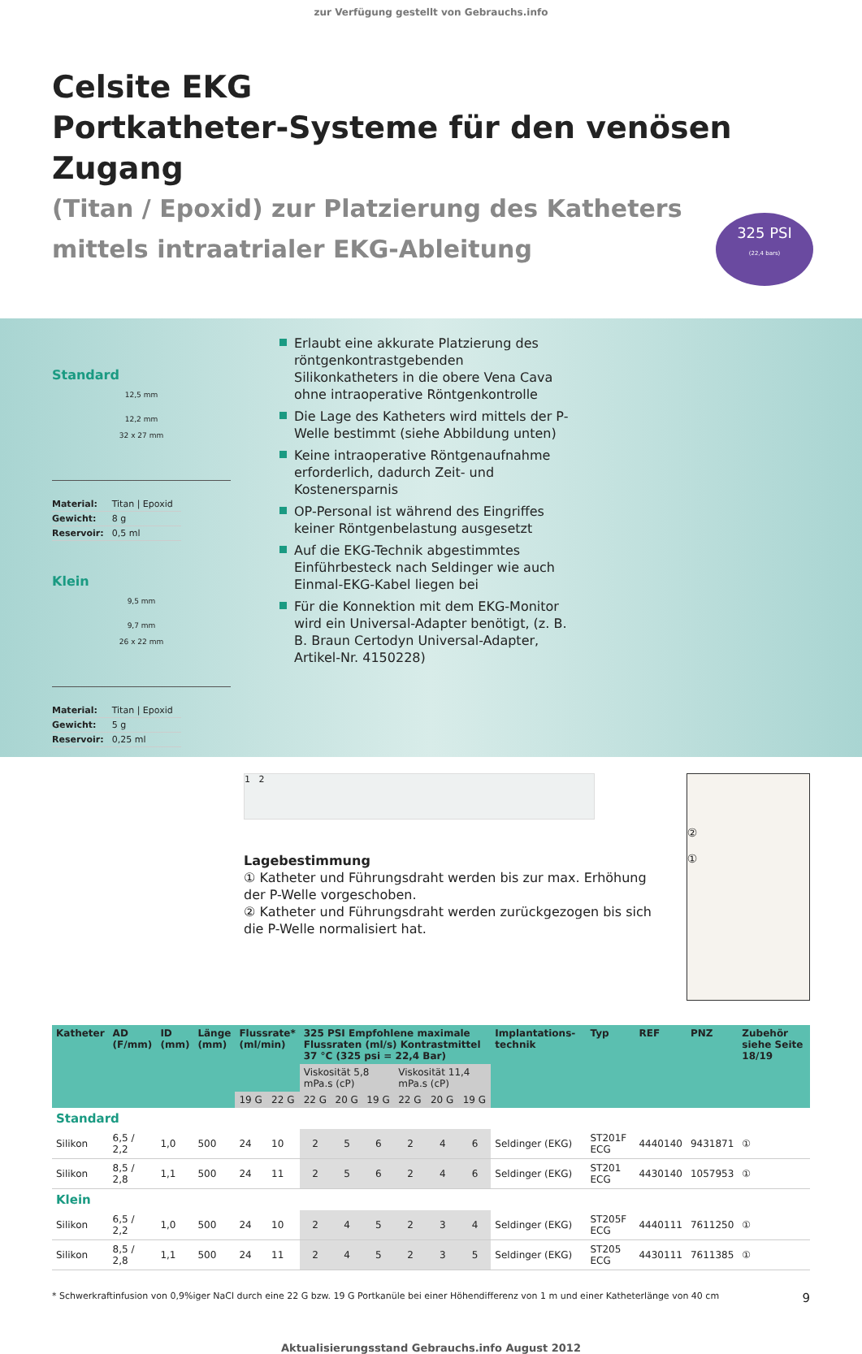zur Verfügung gestellt von Gebrauchs.info
Celsite EKG
Portkatheter-Systeme für den venösen Zugang
(Titan / Epoxid) zur Platzierung des Katheters
mittels intraatrialer EKG-Ableitung
325 PSI
(22,4 bars)
Standard
12,5 mm
12,2 mm
32 x 27 mm
| Material: | Titan / Epoxid |
| Gewicht: | 8 g |
| Reservoir: | 0,5 ml |
Klein
9,5 mm
9,7 mm
26 x 22 mm
| Material: | Titan / Epoxid |
| Gewicht: | 5 g |
| Reservoir: | 0,25 ml |
Erlaubt eine akkurate Platzierung des röntgen­kontrastgebenden Silikonkatheters in die obere Vena Cava ohne intraoperative Röntgenkontrolle
Die Lage des Katheters wird mittels der P-Welle bestimmt (siehe Abbildung unten)
Keine intraoperative Röntgenaufnahme erforderlich, dadurch Zeit- und Kostenersparnis
OP-Personal ist während des Eingriffes keiner Röntgenbelastung ausgesetzt
Auf die EKG-Technik abgestimmtes Einführ­besteck nach Seldinger wie auch Einmal-EKG-Kabel liegen bei
Für die Konnektion mit dem EKG-Monitor wird ein Universal-Adapter benötigt, (z. B. B. Braun Certodyn Universal-Adapter, Artikel-Nr. 4150228)
1 2
Lagebestimmung
① Katheter und Führungsdraht werden bis zur max. Erhöhung der P-Welle vorgeschoben.
② Katheter und Führungsdraht werden zurück­gezogen bis sich die P-Welle normalisiert hat.
②
①
| Katheter | AD (F/mm) | ID (mm) | Länge (mm) | Flussrate* (ml/min) | | 325 PSI Empfohlene maximale Flussraten (ml/s) Kontrastmittel 37 °C (325 psi = 22,4 Bar) | | | | | | Implantations­technik | Typ | REF | PNZ | Zubehör siehe Seite 18/19 |
| --- | --- | --- | --- | --- | --- | --- | --- | --- | --- | --- | --- | --- | --- | --- | --- | --- |
| | | | | | | Viskosität 5,8 mPa.s (cP) | | | Viskosität 11,4 mPa.s (cP) | | | | | | | |
| | | | | 19 G | 22 G | 22 G | 20 G | 19 G | 22 G | 20 G | 19 G | | | | | |
| Standard | | | | | | | | | | | | | | | | |
| Silikon | 6,5 / 2,2 | 1,0 | 500 | 24 | 10 | 2 | 5 | 6 | 2 | 4 | 6 | Seldinger (EKG) | ST201F ECG | 4440140 | 9431871 | ① |
| Silikon | 8,5 / 2,8 | 1,1 | 500 | 24 | 11 | 2 | 5 | 6 | 2 | 4 | 6 | Seldinger (EKG) | ST201 ECG | 4430140 | 1057953 | ① |
| Klein | | | | | | | | | | | | | | | | |
| Silikon | 6,5 / 2,2 | 1,0 | 500 | 24 | 10 | 2 | 4 | 5 | 2 | 3 | 4 | Seldinger (EKG) | ST205F ECG | 4440111 | 7611250 | ① |
| Silikon | 8,5 / 2,8 | 1,1 | 500 | 24 | 11 | 2 | 4 | 5 | 2 | 3 | 5 | Seldinger (EKG) | ST205 ECG | 4430111 | 7611385 | ① |
* Schwerkraftinfusion von 0,9%iger NaCl durch eine 22 G bzw. 19 G Portkanüle bei einer Höhendifferenz von 1 m und einer Katheterlänge von 40 cm 9
Aktualisierungsstand Gebrauchs.info August 2012